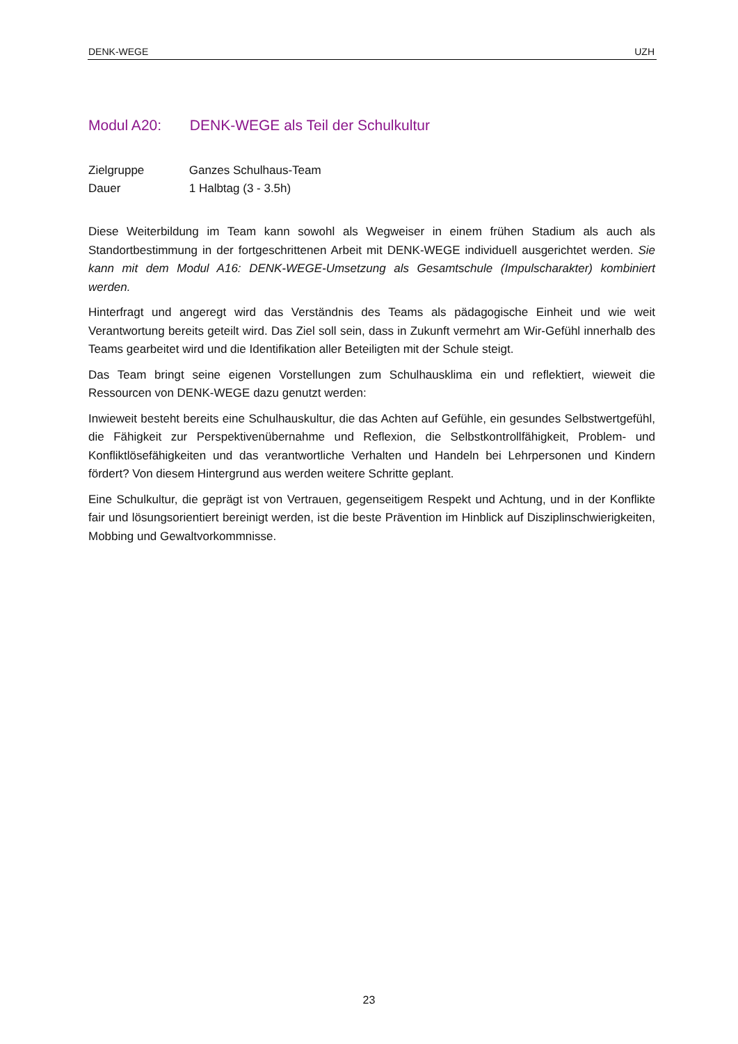DENK-WEGE UZH
Modul A20: DENK-WEGE als Teil der Schulkultur
Zielgruppe Ganzes Schulhaus-Team
Dauer 1 Halbtag (3 - 3.5h)
Diese Weiterbildung im Team kann sowohl als Wegweiser in einem frühen Stadium als auch als Standortbestimmung in der fortgeschrittenen Arbeit mit DENK-WEGE individuell ausgerichtet werden. Sie kann mit dem Modul A16: DENK-WEGE-Umsetzung als Gesamtschule (Impulscharakter) kombiniert werden.
Hinterfragt und angeregt wird das Verständnis des Teams als pädagogische Einheit und wie weit Verantwortung bereits geteilt wird. Das Ziel soll sein, dass in Zukunft vermehrt am Wir-Gefühl innerhalb des Teams gearbeitet wird und die Identifikation aller Beteiligten mit der Schule steigt.
Das Team bringt seine eigenen Vorstellungen zum Schulhausklima ein und reflektiert, wieweit die Ressourcen von DENK-WEGE dazu genutzt werden:
Inwieweit besteht bereits eine Schulhauskultur, die das Achten auf Gefühle, ein gesundes Selbstwertgefühl, die Fähigkeit zur Perspektivenübernahme und Reflexion, die Selbstkontrollfähigkeit, Problem- und Konfliktlösefähigkeiten und das verantwortliche Verhalten und Handeln bei Lehrpersonen und Kindern fördert? Von diesem Hintergrund aus werden weitere Schritte geplant.
Eine Schulkultur, die geprägt ist von Vertrauen, gegenseitigem Respekt und Achtung, und in der Konflikte fair und lösungsorientiert bereinigt werden, ist die beste Prävention im Hinblick auf Disziplinschwierigkeiten, Mobbing und Gewaltvorkommnisse.
23